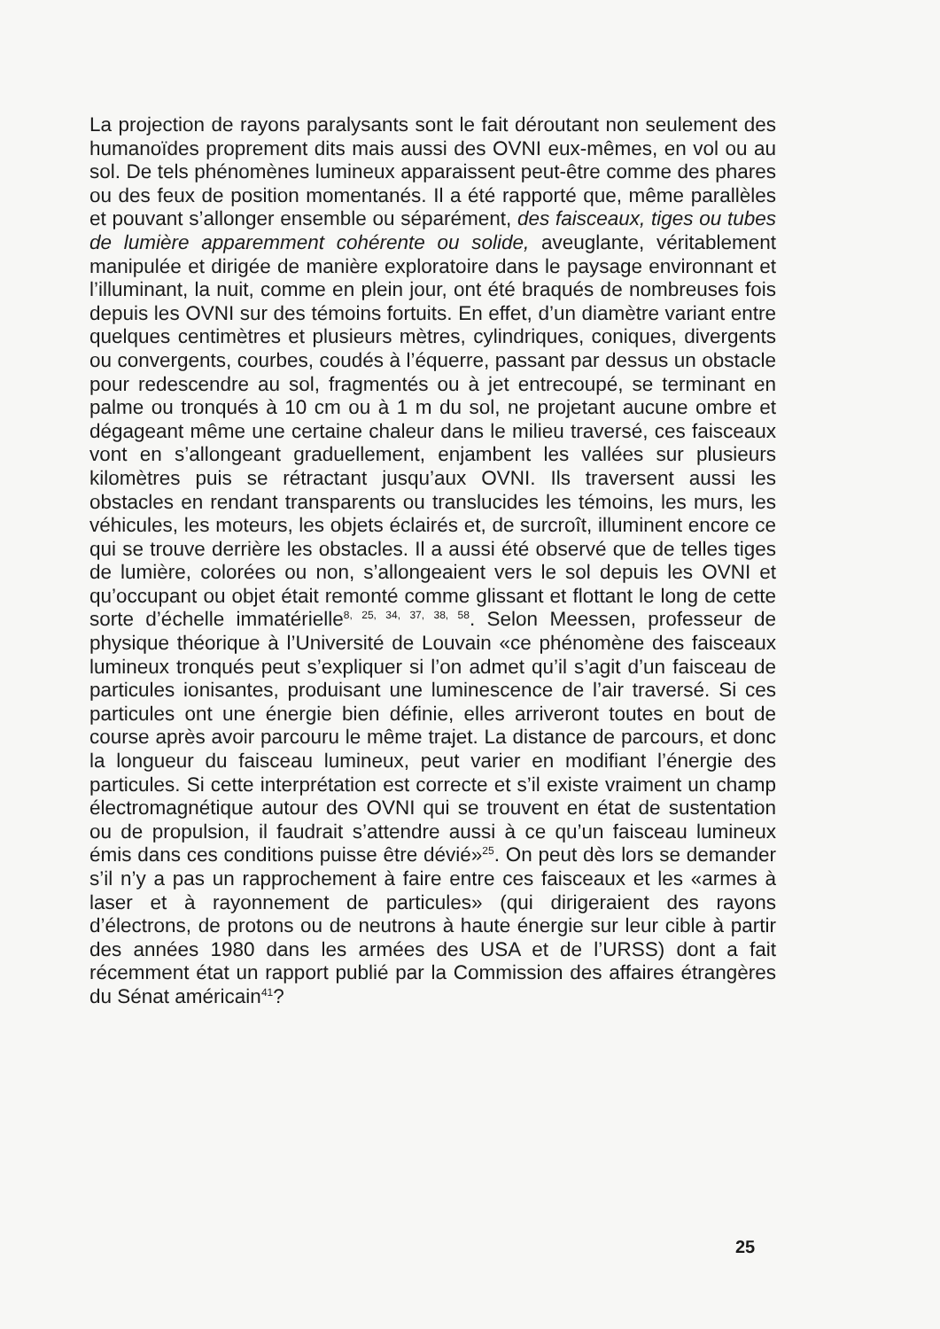La projection de rayons paralysants sont le fait déroutant non seulement des humanoïdes proprement dits mais aussi des OVNI eux-mêmes, en vol ou au sol. De tels phénomènes lumineux apparaissent peut-être comme des phares ou des feux de position momentanés. Il a été rapporté que, même parallèles et pouvant s’allonger ensemble ou séparément, des faisceaux, tiges ou tubes de lumière apparemment cohérente ou solide, aveuglante, véritablement manipulée et dirigée de manière exploratoire dans le paysage environnant et l’illuminant, la nuit, comme en plein jour, ont été braqués de nombreuses fois depuis les OVNI sur des témoins fortuits. En effet, d’un diamètre variant entre quelques centimètres et plusieurs mètres, cylindriques, coniques, divergents ou convergents, courbes, coudés à l’équerre, passant par dessus un obstacle pour redescendre au sol, fragmentés ou à jet entrecoupé, se terminant en palme ou tronqués à 10 cm ou à 1 m du sol, ne projetant aucune ombre et dégageant même une certaine chaleur dans le milieu traversé, ces faisceaux vont en s’allongeant graduellement, enjambent les vallées sur plusieurs kilomètres puis se rétractant jusqu’aux OVNI. Ils traversent aussi les obstacles en rendant transparents ou translucides les témoins, les murs, les véhicules, les moteurs, les objets éclairés et, de surcroît, illuminent encore ce qui se trouve derrière les obstacles. Il a aussi été observé que de telles tiges de lumière, colorées ou non, s’allongeaient vers le sol depuis les OVNI et qu’occupant ou objet était remonté comme glissant et flottant le long de cette sorte d’échelle immatérielle<sup>8, 25, 34, 37, 38, 58</sup>. Selon Meessen, professeur de physique théorique à l’Université de Louvain «ce phénomène des faisceaux lumineux tronqués peut s’expliquer si l’on admet qu’il s’agit d’un faisceau de particules ionisantes, produisant une luminescence de l’air traversé. Si ces particules ont une énergie bien définie, elles arriveront toutes en bout de course après avoir parcouru le même trajet. La distance de parcours, et donc la longueur du faisceau lumineux, peut varier en modifiant l’énergie des particules. Si cette interprétation est correcte et s’il existe vraiment un champ électromagnétique autour des OVNI qui se trouvent en état de sustentation ou de propulsion, il faudrait s’attendre aussi à ce qu’un faisceau lumineux émis dans ces conditions puisse être dévié»<sup>25</sup>. On peut dès lors se demander s’il n’y a pas un rapprochement à faire entre ces faisceaux et les «armes à laser et à rayonnement de particules» (qui dirigeraient des rayons d’électrons, de protons ou de neutrons à haute énergie sur leur cible à partir des années 1980 dans les armées des USA et de l’URSS) dont a fait récemment état un rapport publié par la Commission des affaires étrangères du Sénat américain<sup>41</sup>?
25